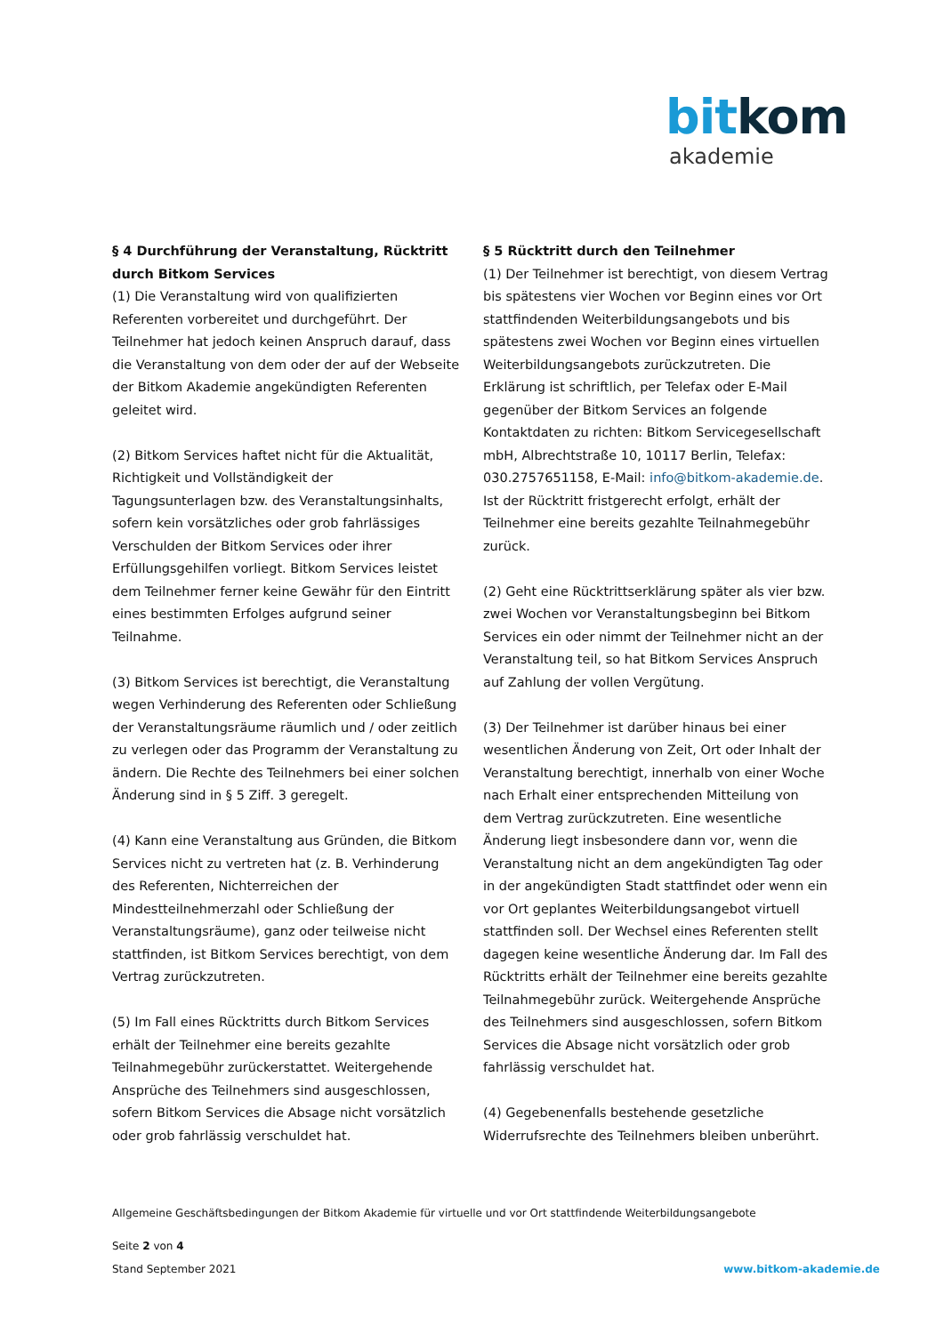bit kom
akademie
§ 4 Durchführung der Veranstaltung, Rücktritt durch Bitkom Services
(1) Die Veranstaltung wird von qualifizierten Referenten vorbereitet und durchgeführt. Der Teilnehmer hat jedoch keinen Anspruch darauf, dass die Veranstaltung von dem oder der auf der Webseite der Bitkom Akademie angekündigten Referenten geleitet wird.
(2) Bitkom Services haftet nicht für die Aktualität, Richtigkeit und Vollständigkeit der Tagungsunterlagen bzw. des Veranstaltungsinhalts, sofern kein vorsätzliches oder grob fahrlässiges Verschulden der Bitkom Services oder ihrer Erfüllungsgehilfen vorliegt. Bitkom Services leistet dem Teilnehmer ferner keine Gewähr für den Eintritt eines bestimmten Erfolges aufgrund seiner Teilnahme.
(3) Bitkom Services ist berechtigt, die Veranstaltung wegen Verhinderung des Referenten oder Schließung der Veranstaltungsräume räumlich und / oder zeitlich zu verlegen oder das Programm der Veranstaltung zu ändern. Die Rechte des Teilnehmers bei einer solchen Änderung sind in § 5 Ziff. 3 geregelt.
(4) Kann eine Veranstaltung aus Gründen, die Bitkom Services nicht zu vertreten hat (z. B. Verhinderung des Referenten, Nichterreichen der Mindestteilnehmerzahl oder Schließung der Veranstaltungsräume), ganz oder teilweise nicht stattfinden, ist Bitkom Services berechtigt, von dem Vertrag zurückzutreten.
(5) Im Fall eines Rücktritts durch Bitkom Services erhält der Teilnehmer eine bereits gezahlte Teilnahmegebühr zurückerstattet. Weitergehende Ansprüche des Teilnehmers sind ausgeschlossen, sofern Bitkom Services die Absage nicht vorsätzlich oder grob fahrlässig verschuldet hat.
§ 5 Rücktritt durch den Teilnehmer
(1) Der Teilnehmer ist berechtigt, von diesem Vertrag bis spätestens vier Wochen vor Beginn eines vor Ort stattfindenden Weiterbildungsangebots und bis spätestens zwei Wochen vor Beginn eines virtuellen Weiterbildungsangebots zurückzutreten. Die Erklärung ist schriftlich, per Telefax oder E-Mail gegenüber der Bitkom Services an folgende Kontaktdaten zu richten: Bitkom Servicegesellschaft mbH, Albrechtstraße 10, 10117 Berlin, Telefax: 030.2757651158, E-Mail: info@bitkom-akademie.de. Ist der Rücktritt fristgerecht erfolgt, erhält der Teilnehmer eine bereits gezahlte Teilnahmegebühr zurück.
(2) Geht eine Rücktrittserklärung später als vier bzw. zwei Wochen vor Veranstaltungsbeginn bei Bitkom Services ein oder nimmt der Teilnehmer nicht an der Veranstaltung teil, so hat Bitkom Services Anspruch auf Zahlung der vollen Vergütung.
(3) Der Teilnehmer ist darüber hinaus bei einer wesentlichen Änderung von Zeit, Ort oder Inhalt der Veranstaltung berechtigt, innerhalb von einer Woche nach Erhalt einer entsprechenden Mitteilung von dem Vertrag zurückzutreten. Eine wesentliche Änderung liegt insbesondere dann vor, wenn die Veranstaltung nicht an dem angekündigten Tag oder in der angekündigten Stadt stattfindet oder wenn ein vor Ort geplantes Weiterbildungsangebot virtuell stattfinden soll. Der Wechsel eines Referenten stellt dagegen keine wesentliche Änderung dar. Im Fall des Rücktritts erhält der Teilnehmer eine bereits gezahlte Teilnahmegebühr zurück. Weitergehende Ansprüche des Teilnehmers sind ausgeschlossen, sofern Bitkom Services die Absage nicht vorsätzlich oder grob fahrlässig verschuldet hat.
(4) Gegebenenfalls bestehende gesetzliche Widerrufsrechte des Teilnehmers bleiben unberührt.
Allgemeine Geschäftsbedingungen der Bitkom Akademie für virtuelle und vor Ort stattfindende Weiterbildungsangebote
Seite 2 von 4
Stand September 2021
www.bitkom-akademie.de